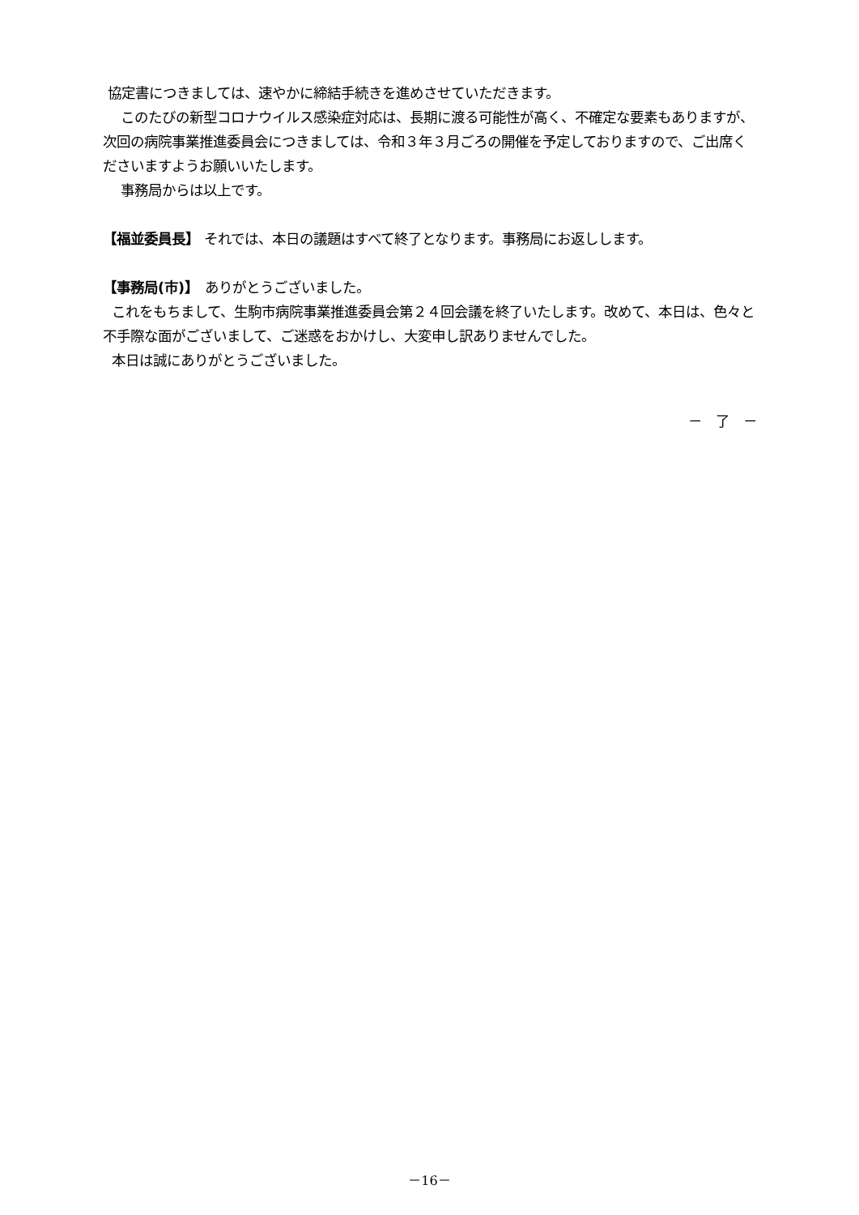協定書につきましては、速やかに締結手続きを進めさせていただきます。
このたびの新型コロナウイルス感染症対応は、長期に渡る可能性が高く、不確定な要素もありますが、次回の病院事業推進委員会につきましては、令和３年３月ごろの開催を予定しておりますので、ご出席くださいますようお願いいたします。
事務局からは以上です。
【福並委員長】 それでは、本日の議題はすべて終了となります。事務局にお返しします。
【事務局(市)】　ありがとうございました。
これをもちまして、生駒市病院事業推進委員会第２４回会議を終了いたします。改めて、本日は、色々と不手際な面がございまして、ご迷惑をおかけし、大変申し訳ありませんでした。
本日は誠にありがとうございました。
－　了　－
－16－